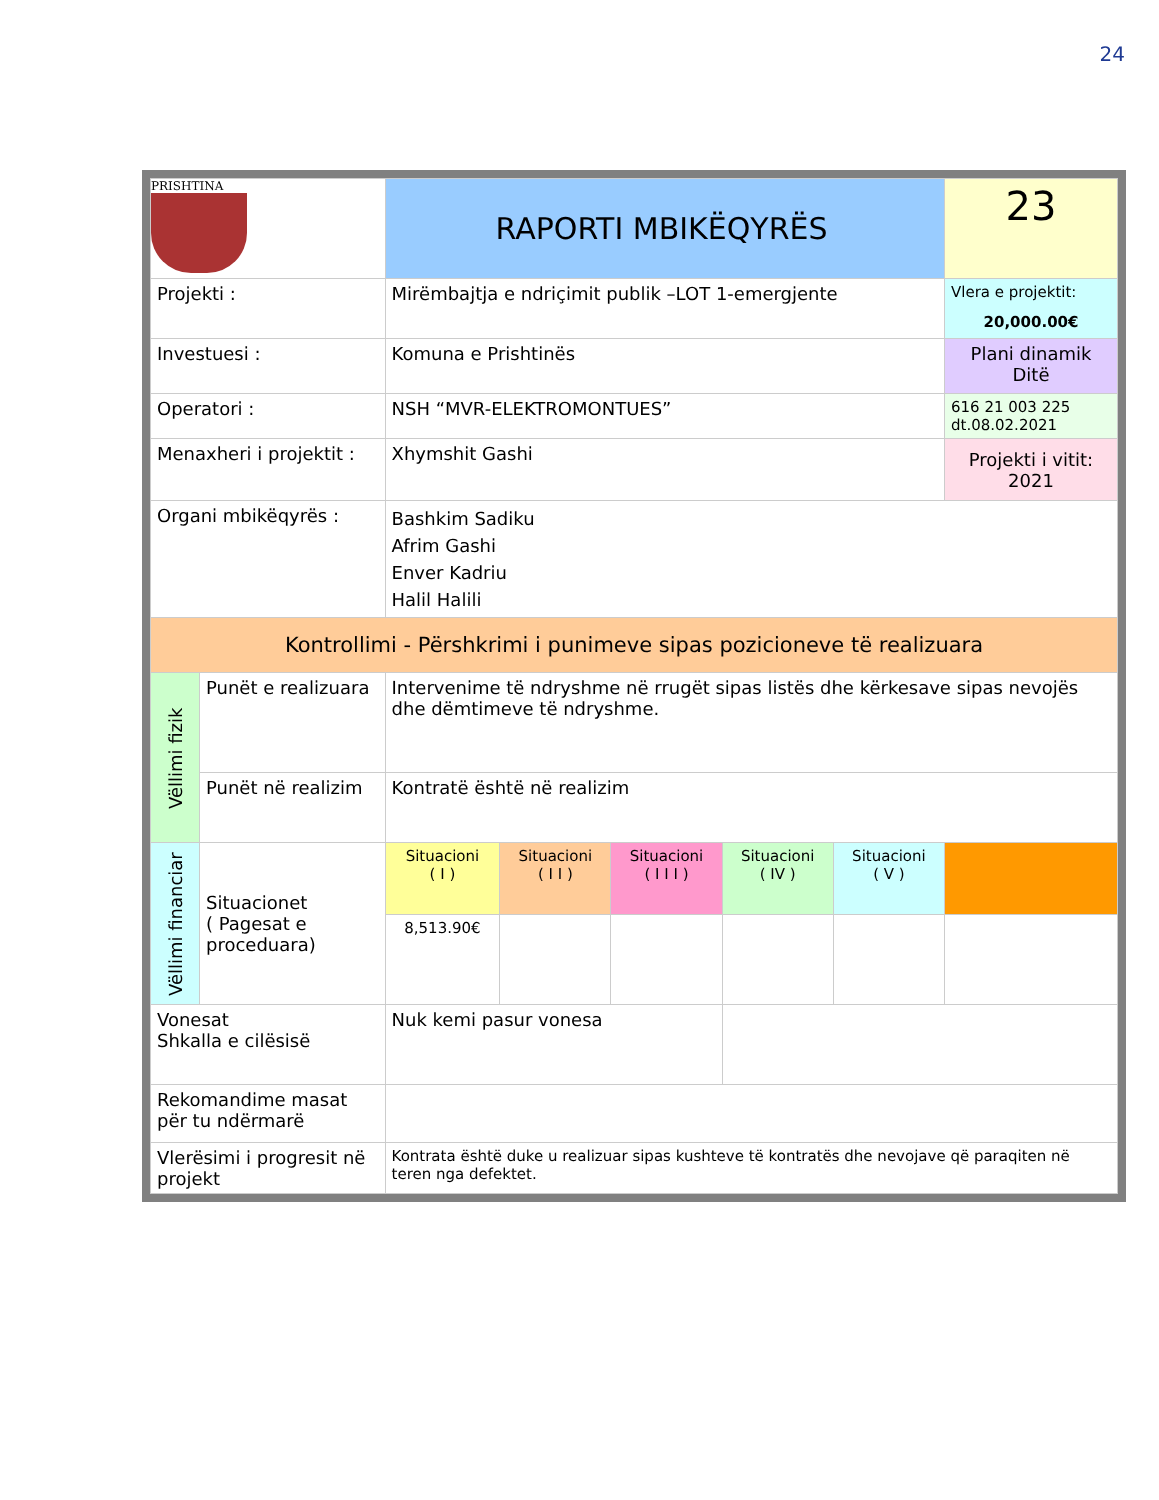24
| PRISHTINA | | RAPORTI MBIKËQYRËS | | | | | | 23 |
| Projekti : | | | Mirëmbajtja e ndriçimit publik –LOT 1-emergjente | | | | | Vlera e projektit: 20,000.00€ |
| Investuesi : | | | Komuna e Prishtinës | | | | | Plani dinamik Ditë |
| Operatori : | | | NSH “MVR-ELEKTROMONTUES” | | | | | 616 21 003 225 dt.08.02.2021 |
| Menaxheri i projektit : | | | Xhymshit Gashi | | | | | Projekti i vitit: 2021 |
| Organi mbikëqyrës : | | | Bashkim Sadiku Afrim Gashi Enver Kadriu Halil Halili | | | | | |
| Kontrollimi - Përshkrimi i punimeve sipas pozicioneve të realizuara | | | | | | | | |
| Vëllimi fizik | Punët e realizuara | | Intervenime të ndryshme në rrugët sipas listës dhe kërkesave sipas nevojës dhe dëmtimeve të ndryshme. | | | | | |
| | Punët në realizim | | Kontratë është në realizim | | | | | |
| Vëllimi financiar | Situacionet ( Pagesat e proceduara) | | Situacioni ( I ) | Situacioni ( I I ) | Situacioni ( I I I ) | Situacioni ( IV ) | Situacioni ( V ) | |
| | | | 8,513.90€ | | | | | |
| Vonesat Shkalla e cilësisë | | | Nuk kemi pasur vonesa | | | | | |
| Rekomandime masat për tu ndërmarë | | | | | | | | |
| Vlerësimi i progresit në projekt | | | Kontrata është duke u realizuar sipas kushteve të kontratës dhe nevojave që paraqiten në teren nga defektet. | | | | | |